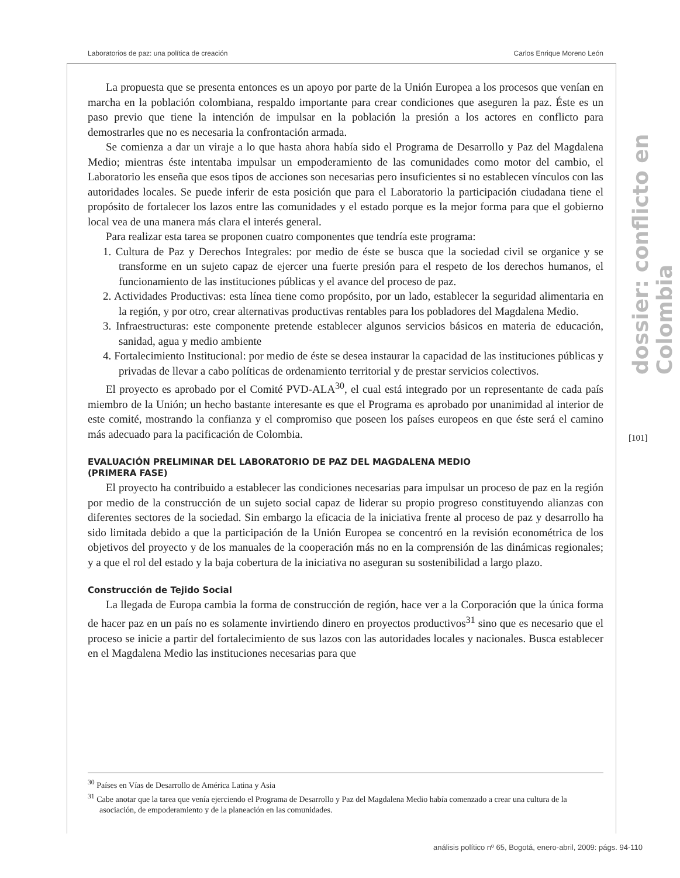Laboratorios de paz: una política de creación Carlos Enrique Moreno León
dossier: conflicto en Colombia
[101]
La propuesta que se presenta entonces es un apoyo por parte de la Unión Europea a los procesos que venían en marcha en la población colombiana, respaldo importante para crear condiciones que aseguren la paz. Éste es un paso previo que tiene la intención de impulsar en la población la presión a los actores en conflicto para demostrarles que no es necesaria la confrontación armada.
Se comienza a dar un viraje a lo que hasta ahora había sido el Programa de Desarrollo y Paz del Magdalena Medio; mientras éste intentaba impulsar un empoderamiento de las comunidades como motor del cambio, el Laboratorio les enseña que esos tipos de acciones son necesarias pero insuficientes si no establecen vínculos con las autoridades locales. Se puede inferir de esta posición que para el Laboratorio la participación ciudadana tiene el propósito de fortalecer los lazos entre las comunidades y el estado porque es la mejor forma para que el gobierno local vea de una manera más clara el interés general.
Para realizar esta tarea se proponen cuatro componentes que tendría este programa:
1. Cultura de Paz y Derechos Integrales: por medio de éste se busca que la sociedad civil se organice y se transforme en un sujeto capaz de ejercer una fuerte presión para el respeto de los derechos humanos, el funcionamiento de las instituciones públicas y el avance del proceso de paz.
2. Actividades Productivas: esta línea tiene como propósito, por un lado, establecer la seguridad alimentaria en la región, y por otro, crear alternativas productivas rentables para los pobladores del Magdalena Medio.
3. Infraestructuras: este componente pretende establecer algunos servicios básicos en materia de educación, sanidad, agua y medio ambiente
4. Fortalecimiento Institucional: por medio de éste se desea instaurar la capacidad de las instituciones públicas y privadas de llevar a cabo políticas de ordenamiento territorial y de prestar servicios colectivos.
El proyecto es aprobado por el Comité PVD-ALA<sup>30</sup>, el cual está integrado por un representante de cada país miembro de la Unión; un hecho bastante interesante es que el Programa es aprobado por unanimidad al interior de este comité, mostrando la confianza y el compromiso que poseen los países europeos en que éste será el camino más adecuado para la pacificación de Colombia.
EVALUACIÓN PRELIMINAR DEL LABORATORIO DE PAZ DEL MAGDALENA MEDIO
(PRIMERA FASE)
El proyecto ha contribuido a establecer las condiciones necesarias para impulsar un proceso de paz en la región por medio de la construcción de un sujeto social capaz de liderar su propio progreso constituyendo alianzas con diferentes sectores de la sociedad. Sin embargo la eficacia de la iniciativa frente al proceso de paz y desarrollo ha sido limitada debido a que la participación de la Unión Europea se concentró en la revisión econométrica de los objetivos del proyecto y de los manuales de la cooperación más no en la comprensión de las dinámicas regionales; y a que el rol del estado y la baja cobertura de la iniciativa no aseguran su sostenibilidad a largo plazo.
Construcción de Tejido Social
La llegada de Europa cambia la forma de construcción de región, hace ver a la Corporación que la única forma de hacer paz en un país no es solamente invirtiendo dinero en proyectos productivos<sup>31</sup> sino que es necesario que el proceso se inicie a partir del fortalecimiento de sus lazos con las autoridades locales y nacionales. Busca establecer en el Magdalena Medio las instituciones necesarias para que
<sup>30</sup> Países en Vías de Desarrollo de América Latina y Asia
<sup>31</sup> Cabe anotar que la tarea que venía ejerciendo el Programa de Desarrollo y Paz del Magdalena Medio había comenzado a crear una cultura de la asociación, de empoderamiento y de la planeación en las comunidades.
análisis político nº 65, Bogotá, enero-abril, 2009: págs. 94-110